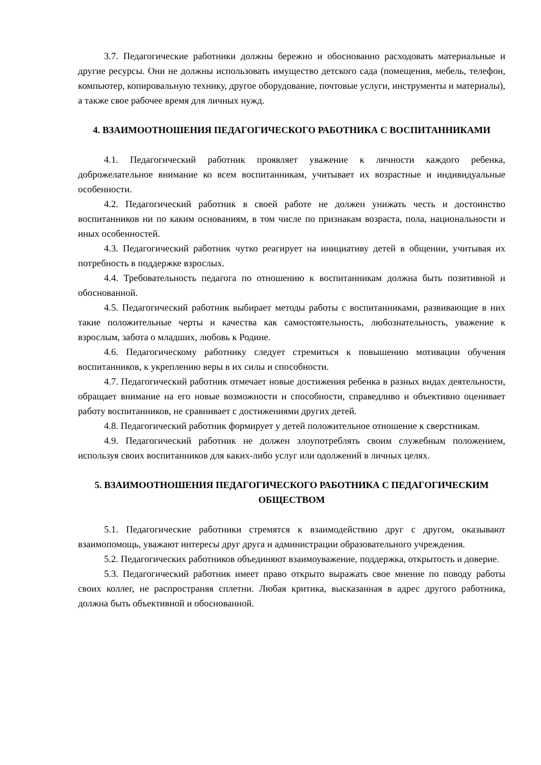3.7. Педагогические работники должны бережно и обоснованно расходовать материальные и другие ресурсы. Они не должны использовать имущество детского сада (помещения, мебель, телефон, компьютер, копировальную технику, другое оборудование, почтовые услуги, инструменты и материалы), а также свое рабочее время для личных нужд.
4. ВЗАИМООТНОШЕНИЯ ПЕДАГОГИЧЕСКОГО РАБОТНИКА С ВОСПИТАННИКАМИ
4.1. Педагогический работник проявляет уважение к личности каждого ребенка, доброжелательное внимание ко всем воспитанникам, учитывает их возрастные и индивидуальные особенности.
4.2. Педагогический работник в своей работе не должен унижать честь и достоинство воспитанников ни по каким основаниям, в том числе по признакам возраста, пола, национальности и иных особенностей.
4.3. Педагогический работник чутко реагирует на инициативу детей в общении, учитывая их потребность в поддержке взрослых.
4.4. Требовательность педагога по отношению к воспитанникам должна быть позитивной и обоснованной.
4.5. Педагогический работник выбирает методы работы с воспитанниками, развивающие в них такие положительные черты и качества как самостоятельность, любознательность, уважение к взрослым, забота о младших, любовь к Родине.
4.6. Педагогическому работнику следует стремиться к повышению мотивации обучения воспитанников, к укреплению веры в их силы и способности.
4.7. Педагогический работник отмечает новые достижения ребенка в разных видах деятельности, обращает внимание на его новые возможности и способности, справедливо и объективно оценивает работу воспитанников, не сравнивает с достижениями других детей.
4.8. Педагогический работник формирует у детей положительное отношение к сверстникам.
4.9. Педагогический работник не должен злоупотреблять своим служебным положением, используя своих воспитанников для каких-либо услуг или одолжений в личных целях.
5. ВЗАИМООТНОШЕНИЯ ПЕДАГОГИЧЕСКОГО РАБОТНИКА С ПЕДАГОГИЧЕСКИМ ОБЩЕСТВОМ
5.1. Педагогические работники стремятся к взаимодействию друг с другом, оказывают взаимопомощь, уважают интересы друг друга и администрации образовательного учреждения.
5.2. Педагогических работников объединяют взаимоуважение, поддержка, открытость и доверие.
5.3. Педагогический работник имеет право открыто выражать свое мнение по поводу работы своих коллег, не распространяя сплетни. Любая критика, высказанная в адрес другого работника, должна быть объективной и обоснованной.